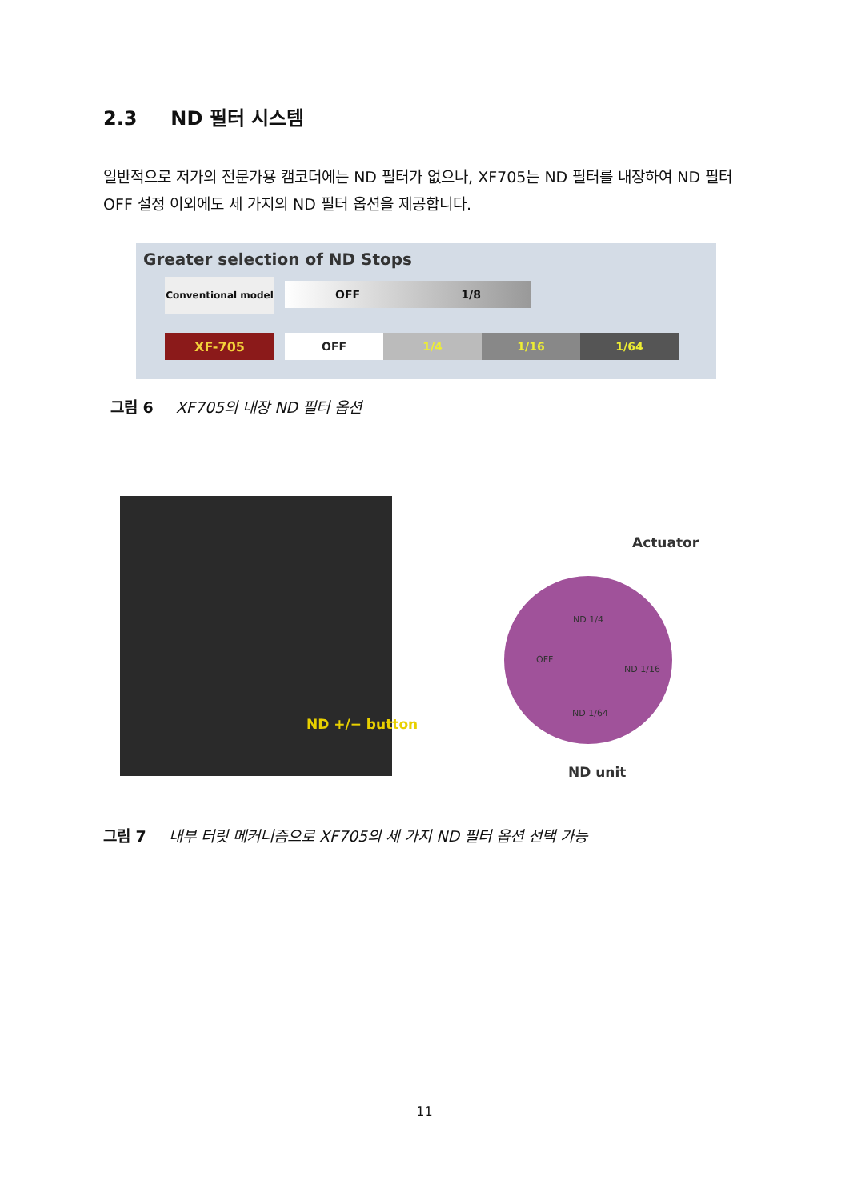2.3 ND 필터 시스템
일반적으로 저가의 전문가용 캠코더에는 ND 필터가 없으나, XF705는 ND 필터를 내장하여 ND 필터 OFF 설정 이외에도 세 가지의 ND 필터 옵션을 제공합니다.
Greater selection of ND Stops
Conventional model OFF 1/8
XF-705
OFF 1/4 1/16 1/64
그림 6 XF705의 내장 ND 필터 옵션
ND +/− button
Actuator
ND unit
ND 1/4
OFF
ND 1/16
ND 1/64
그림 7 내부 터릿 메커니즘으로 XF705의 세 가지 ND 필터 옵션 선택 가능
11